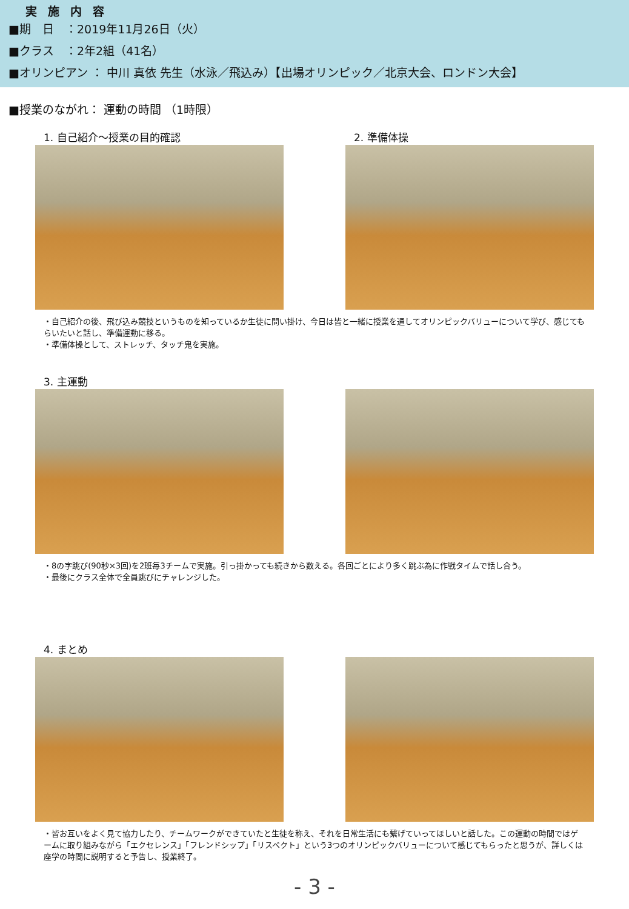実施内容
■期　日　：2019年11月26日（火）
■クラス　：2年2組（41名）
■オリンピアン ： 中川 真依 先生（水泳／飛込み）【出場オリンピック／北京大会、ロンドン大会】
■授業のながれ： 運動の時間 （1時限）
1. 自己紹介～授業の目的確認 2. 準備体操
・自己紹介の後、飛び込み競技というものを知っているか生徒に問い掛け、今日は皆と一緒に授業を通してオリンピックバリューについて学び、感じてもらいたいと話し、準備運動に移る。
・準備体操として、ストレッチ、タッチ鬼を実施。
3. 主運動
・8の字跳び(90秒×3回)を2班毎3チームで実施。引っ掛かっても続きから数える。各回ごとにより多く跳ぶ為に作戦タイムで話し合う。
・最後にクラス全体で全員跳びにチャレンジした。
4. まとめ
・皆お互いをよく見て協力したり、チームワークができていたと生徒を称え、それを日常生活にも繋げていってほしいと話した。この運動の時間ではゲームに取り組みながら「エクセレンス」「フレンドシップ」「リスペクト」という3つのオリンピックバリューについて感じてもらったと思うが、詳しくは座学の時間に説明すると予告し、授業終了。
- 3 -